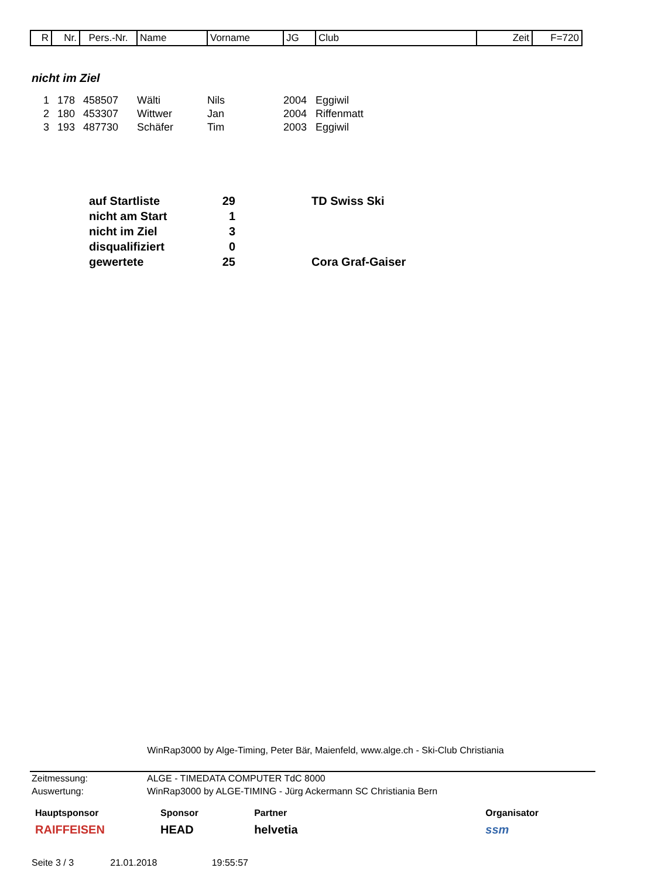| R | Nr. | Pers.-Nr. | Name | Vorname | JG | Club | Zeit | F=720 |
nicht im Ziel
| 1 | 178 | 458507 | Wälti | Nils | 2004 | Eggiwil |
| 2 | 180 | 453307 | Wittwer | Jan | 2004 | Riffenmatt |
| 3 | 193 | 487730 | Schäfer | Tim | 2003 | Eggiwil |
| auf Startliste | 29 | | TD Swiss Ski |
| nicht am Start | 1 | | |
| nicht im Ziel | 3 | | |
| disqualifiziert | 0 | | |
| gewertete | 25 | | Cora Graf-Gaiser |
WinRap3000 by Alge-Timing, Peter Bär, Maienfeld, www.alge.ch - Ski-Club Christiania
| Zeitmessung: | ALGE - TIMEDATA COMPUTER TdC 8000 |
| Auswertung: | WinRap3000 by ALGE-TIMING - Jürg Ackermann SC Christiania Bern |
Hauptsponsor
RAIFFEISEN
Sponsor
HEAD
Partner
helvetia
Organisator
ssm
Seite 3 / 3 21.01.2018 19:55:57